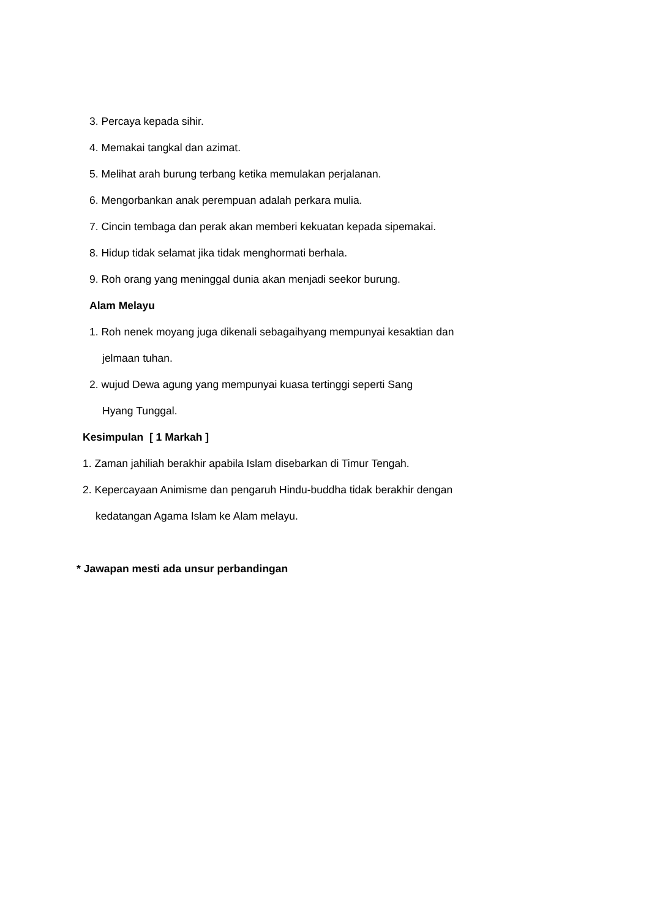3. Percaya kepada sihir.
4. Memakai tangkal dan azimat.
5. Melihat arah burung terbang ketika memulakan perjalanan.
6. Mengorbankan anak perempuan adalah perkara mulia.
7. Cincin tembaga dan perak akan memberi kekuatan kepada sipemakai.
8. Hidup tidak selamat jika tidak menghormati berhala.
9. Roh orang yang meninggal dunia akan menjadi seekor burung.
Alam Melayu
1. Roh nenek moyang juga dikenali sebagaihyang mempunyai kesaktian dan
jelmaan tuhan.
2. wujud Dewa agung yang mempunyai kuasa tertinggi seperti Sang
Hyang Tunggal.
Kesimpulan [ 1 Markah ]
1. Zaman jahiliah berakhir apabila Islam disebarkan di Timur Tengah.
2. Kepercayaan Animisme dan pengaruh Hindu-buddha tidak berakhir dengan
kedatangan Agama Islam ke Alam melayu.
* Jawapan mesti ada unsur perbandingan